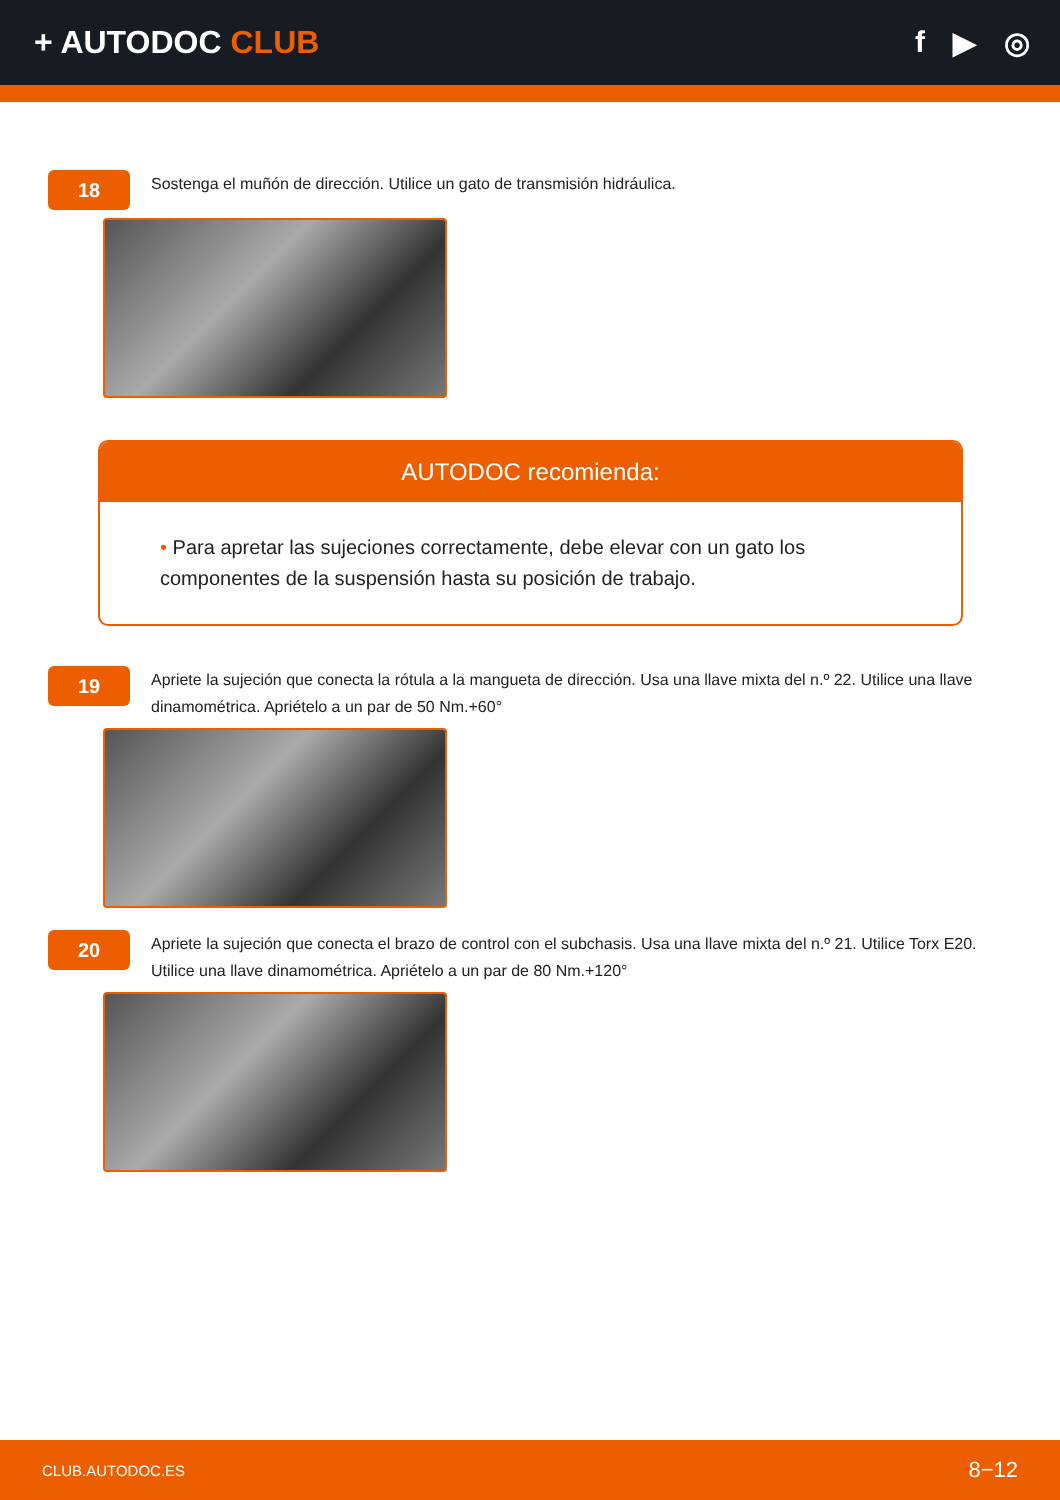+ AUTODOC CLUB f ▶ ◎
18
Sostenga el muñón de dirección. Utilice un gato de transmisión hidráulica.
AUTODOC recomienda:
• Para apretar las sujeciones correctamente, debe elevar con un gato los componentes de la suspensión hasta su posición de trabajo.
19
Apriete la sujeción que conecta la rótula a la mangueta de dirección. Usa una llave mixta del n.º 22. Utilice una llave dinamométrica. Apriételo a un par de 50 Nm.+60°
20
Apriete la sujeción que conecta el brazo de control con el subchasis. Usa una llave mixta del n.º 21. Utilice Torx E20. Utilice una llave dinamométrica. Apriételo a un par de 80 Nm.+120°
CLUB.AUTODOC.ES 8−12